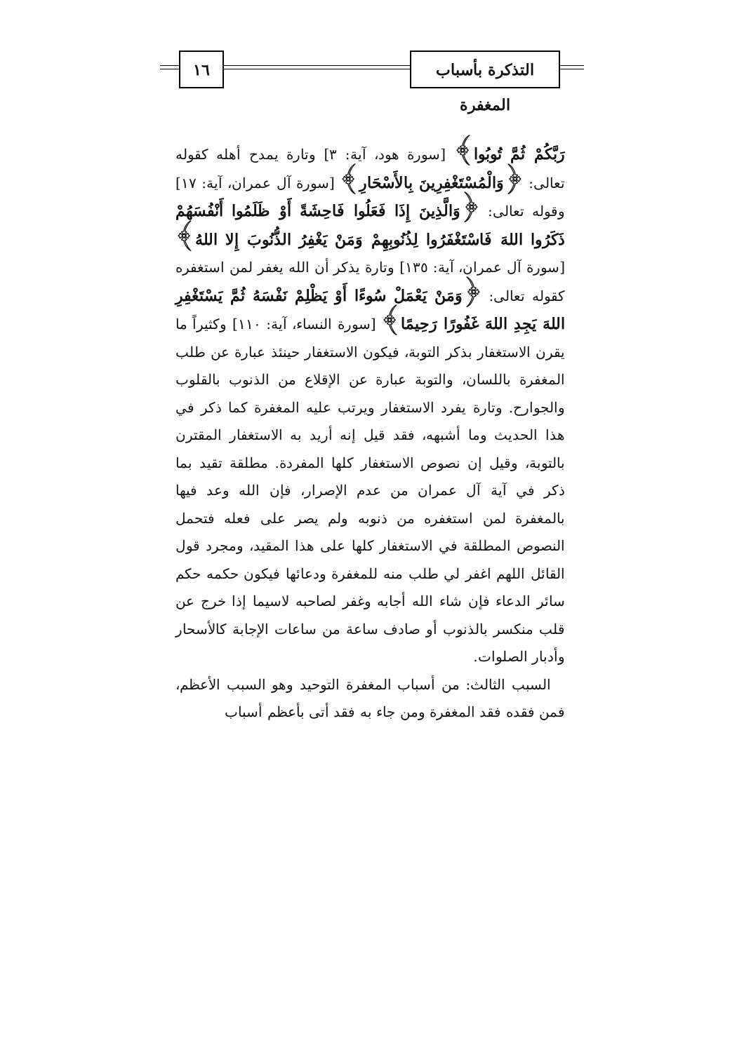التذكرة بأسباب المغفرة
١٦
رَبَّكُمْ ثُمَّ تُوبُوا﴾ [سورة هود، آية: ٣] وتارة يمدح أهله كقوله تعالى: ﴿وَالْمُسْتَغْفِرِينَ بِالأَسْحَارِ﴾ [سورة آل عمران، آية: ١٧] وقوله تعالى: ﴿وَالَّذِينَ إِذَا فَعَلُوا فَاحِشَةً أَوْ ظَلَمُوا أَنْفُسَهُمْ ذَكَرُوا اللهَ فَاسْتَغْفَرُوا لِذُنُوبِهِمْ وَمَنْ يَغْفِرُ الذُّنُوبَ إِلا اللهُ﴾ [سورة آل عمران، آية: ١٣٥] وتارة يذكر أن الله يغفر لمن استغفره كقوله تعالى: ﴿وَمَنْ يَعْمَلْ سُوءًا أَوْ يَظْلِمْ نَفْسَهُ ثُمَّ يَسْتَغْفِرِ اللهَ يَجِدِ اللهَ غَفُورًا رَحِيمًا﴾ [سورة النساء، آية: ١١٠] وكثيراً ما يقرن الاستغفار بذكر التوبة، فيكون الاستغفار حينئذ عبارة عن طلب المغفرة باللسان، والتوبة عبارة عن الإقلاع من الذنوب بالقلوب والجوارح. وتارة يفرد الاستغفار ويرتب عليه المغفرة كما ذكر في هذا الحديث وما أشبهه، فقد قيل إنه أريد به الاستغفار المقترن بالتوبة، وقيل إن نصوص الاستغفار كلها المفردة. مطلقة تقيد بما ذكر في آية آل عمران من عدم الإصرار، فإن الله وعد فيها بالمغفرة لمن استغفره من ذنوبه ولم يصر على فعله فتحمل النصوص المطلقة في الاستغفار كلها على هذا المقيد، ومجرد قول القائل اللهم اغفر لي طلب منه للمغفرة ودعائها فيكون حكمه حكم سائر الدعاء فإن شاء الله أجابه وغفر لصاحبه لاسيما إذا خرج عن قلب منكسر بالذنوب أو صادف ساعة من ساعات الإجابة كالأسحار وأدبار الصلوات.
السبب الثالث: من أسباب المغفرة التوحيد وهو السبب الأعظم، فمن فقده فقد المغفرة ومن جاء به فقد أتى بأعظم أسباب